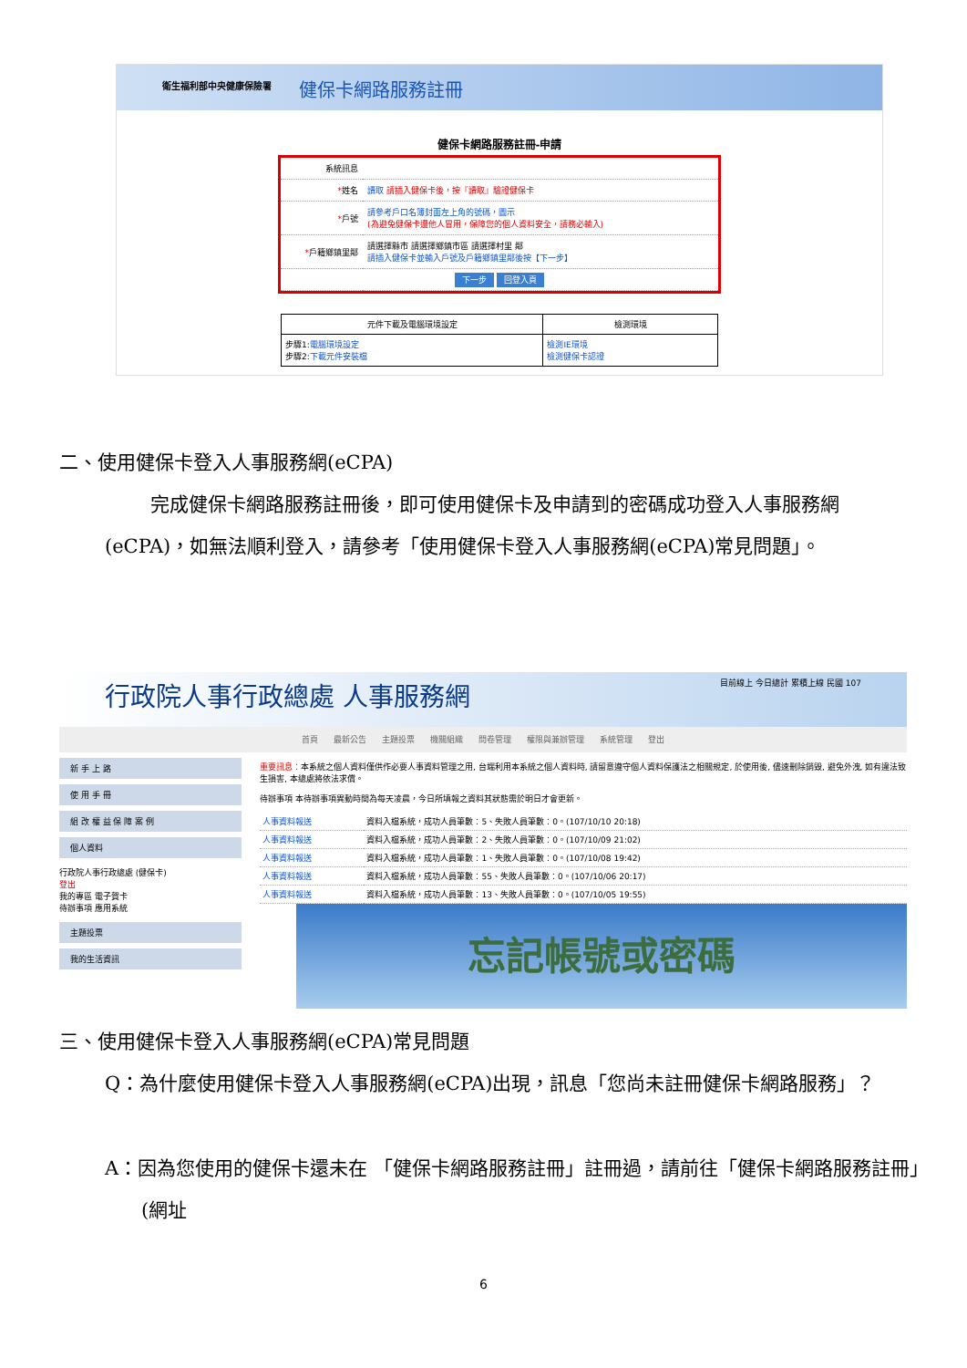衛生福利部中央健康保險署 健保卡網路服務註冊
健保卡網路服務註冊-申請
| 系統訊息 | |
| * 姓名 | 讀取 請插入健保卡後，按『讀取』驗證健保卡 |
| * 戶號 | 請參考戶口名簿封面左上角的號碼，圖示 (為避免健保卡遭他人冒用，保障您的個人資料安全，請務必輸入) |
| * 戶籍鄉鎮里鄰 | 請選擇縣市 請選擇鄉鎮市區 請選擇村里 鄰 請插入健保卡並輸入戶號及戶籍鄉鎮里鄰後按【下一步】 |
| 下一步 回登入頁 | |
| 元件下載及電腦環境設定 | 檢測環境 |
| --- | --- |
| 步驟1: 電腦環境設定 步驟2: 下載元件安裝檔 | 檢測IE環境 檢測健保卡認證 |
二、使用健保卡登入人事服務網(eCPA)
完成健保卡網路服務註冊後，即可使用健保卡及申請到的密碼成功登入人事服務網(eCPA)，如無法順利登入，請參考「使用健保卡登入人事服務網(eCPA)常見問題」。
行政院人事行政總處 人事服務網 目前線上 今日總計 累積上線 民國 107
首頁 最新公告 主題投票 機關組織 問卷管理 權限與兼辦管理 系統管理 登出
新 手 上 路
使 用 手 冊
組 改 權 益 保 障 案 例
個人資料
行政院人事行政總處 (健保卡)
登出
我的專區 電子賀卡
待辦事項 應用系統
主題投票
我的生活資訊
重要訊息：本系統之個人資料僅供作必要人事資料管理之用, 台端利用本系統之個人資料時, 請留意遵守個人資料保護法之相關規定, 於使用後, 儘速刪除銷毀, 避免外洩, 如有違法致生損害, 本總處將依法求償。
待辦事項 本待辦事項異動時間為每天凌晨，今日所填報之資料其狀態需於明日才會更新。
| 人事資料報送 | 資料入檔系統，成功人員筆數：5、失敗人員筆數：0。(107/10/10 20:18) |
| 人事資料報送 | 資料入檔系統，成功人員筆數：2、失敗人員筆數：0。(107/10/09 21:02) |
| 人事資料報送 | 資料入檔系統，成功人員筆數：1、失敗人員筆數：0。(107/10/08 19:42) |
| 人事資料報送 | 資料入檔系統，成功人員筆數：55、失敗人員筆數：0。(107/10/06 20:17) |
| 人事資料報送 | 資料入檔系統，成功人員筆數：13、失敗人員筆數：0。(107/10/05 19:55) |
忘記帳號或密碼
三、使用健保卡登入人事服務網(eCPA)常見問題
Q：為什麼使用健保卡登入人事服務網(eCPA)出現，訊息「您尚未註冊健保卡網路服務」？
A：因為您使用的健保卡還未在 「健保卡網路服務註冊」註冊過，請前往「健保卡網路服務註冊」(網址
6